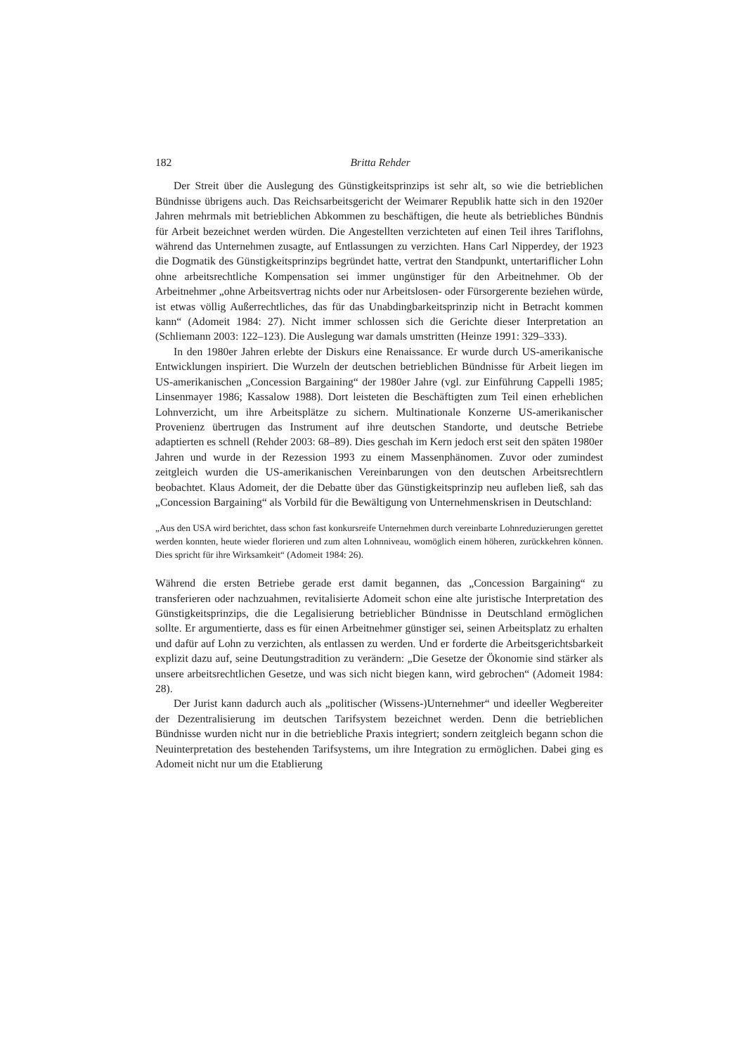182 Britta Rehder
Der Streit über die Auslegung des Günstigkeitsprinzips ist sehr alt, so wie die betrieblichen Bündnisse übrigens auch. Das Reichsarbeitsgericht der Weimarer Republik hatte sich in den 1920er Jahren mehrmals mit betrieblichen Abkommen zu beschäftigen, die heute als betriebliches Bündnis für Arbeit bezeichnet werden würden. Die Angestellten verzichteten auf einen Teil ihres Tariflohns, während das Unternehmen zusagte, auf Entlassungen zu verzichten. Hans Carl Nipperdey, der 1923 die Dogmatik des Günstigkeitsprinzips begründet hatte, vertrat den Standpunkt, untertariflicher Lohn ohne arbeitsrechtliche Kompensation sei immer ungünstiger für den Arbeitnehmer. Ob der Arbeitnehmer „ohne Arbeitsvertrag nichts oder nur Arbeitslosen- oder Fürsorgerente beziehen würde, ist etwas völlig Außerrechtliches, das für das Unabdingbarkeitsprinzip nicht in Betracht kommen kann“ (Adomeit 1984: 27). Nicht immer schlossen sich die Gerichte dieser Interpretation an (Schliemann 2003: 122–123). Die Auslegung war damals umstritten (Heinze 1991: 329–333).
In den 1980er Jahren erlebte der Diskurs eine Renaissance. Er wurde durch US-amerikanische Entwicklungen inspiriert. Die Wurzeln der deutschen betrieblichen Bündnisse für Arbeit liegen im US-amerikanischen „Concession Bargaining“ der 1980er Jahre (vgl. zur Einführung Cappelli 1985; Linsenmayer 1986; Kassalow 1988). Dort leisteten die Beschäftigten zum Teil einen erheblichen Lohnverzicht, um ihre Arbeitsplätze zu sichern. Multinationale Konzerne US-amerikanischer Provenienz übertrugen das Instrument auf ihre deutschen Standorte, und deutsche Betriebe adaptierten es schnell (Rehder 2003: 68–89). Dies geschah im Kern jedoch erst seit den späten 1980er Jahren und wurde in der Rezession 1993 zu einem Massenphänomen. Zuvor oder zumindest zeitgleich wurden die US-amerikanischen Vereinbarungen von den deutschen Arbeitsrechtlern beobachtet. Klaus Adomeit, der die Debatte über das Günstigkeitsprinzip neu aufleben ließ, sah das „Concession Bargaining“ als Vorbild für die Bewältigung von Unternehmenskrisen in Deutschland:
„Aus den USA wird berichtet, dass schon fast konkursreife Unternehmen durch vereinbarte Lohnreduzierungen gerettet werden konnten, heute wieder florieren und zum alten Lohnniveau, womöglich einem höheren, zurückkehren können. Dies spricht für ihre Wirksamkeit“ (Adomeit 1984: 26).
Während die ersten Betriebe gerade erst damit begannen, das „Concession Bargaining“ zu transferieren oder nachzuahmen, revitalisierte Adomeit schon eine alte juristische Interpretation des Günstigkeitsprinzips, die die Legalisierung betrieblicher Bündnisse in Deutschland ermöglichen sollte. Er argumentierte, dass es für einen Arbeitnehmer günstiger sei, seinen Arbeitsplatz zu erhalten und dafür auf Lohn zu verzichten, als entlassen zu werden. Und er forderte die Arbeitsgerichtsbarkeit explizit dazu auf, seine Deutungstradition zu verändern: „Die Gesetze der Ökonomie sind stärker als unsere arbeitsrechtlichen Gesetze, und was sich nicht biegen kann, wird gebrochen“ (Adomeit 1984: 28).
Der Jurist kann dadurch auch als „politischer (Wissens-)Unternehmer“ und ideeller Wegbereiter der Dezentralisierung im deutschen Tarifsystem bezeichnet werden. Denn die betrieblichen Bündnisse wurden nicht nur in die betriebliche Praxis integriert; sondern zeitgleich begann schon die Neuinterpretation des bestehenden Tarifsystems, um ihre Integration zu ermöglichen. Dabei ging es Adomeit nicht nur um die Etablierung